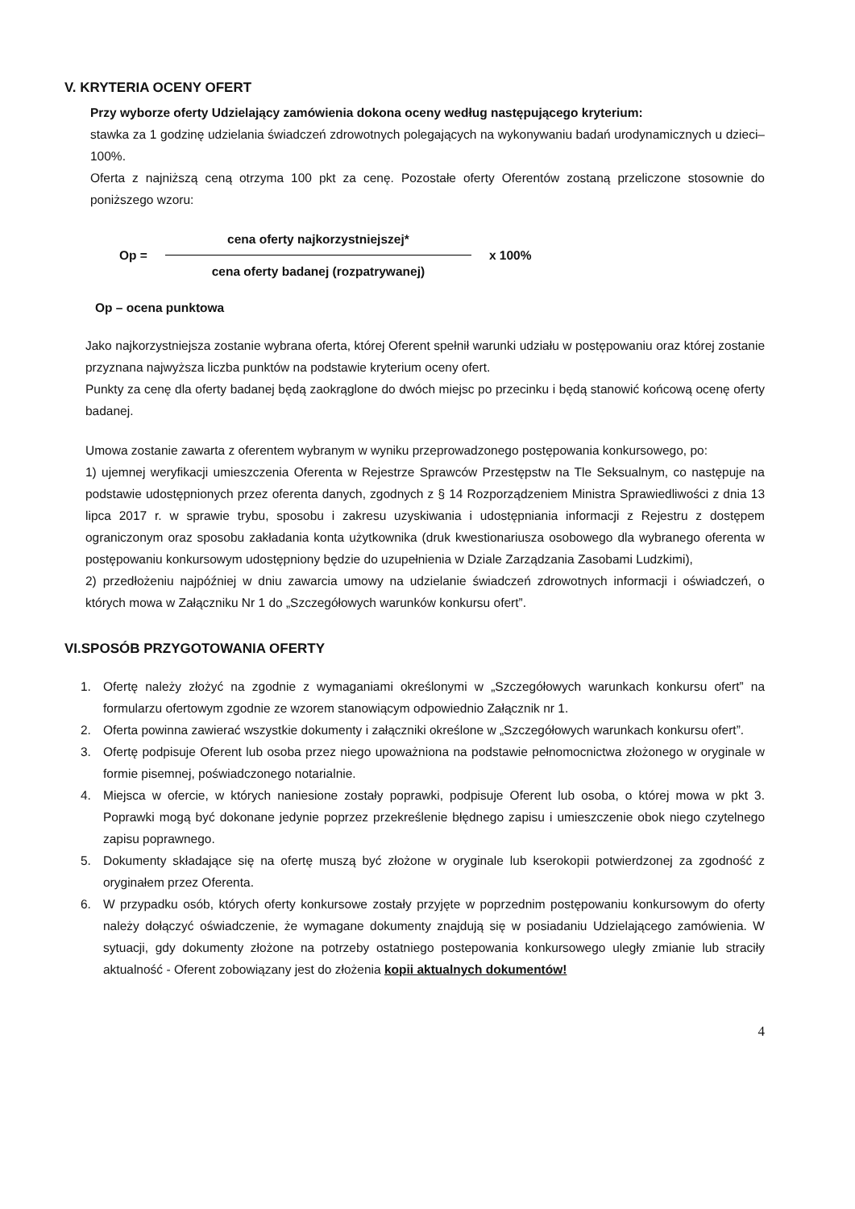V. KRYTERIA OCENY OFERT
Przy wyborze oferty Udzielający zamówienia dokona oceny według następującego kryterium:
stawka za 1 godzinę udzielania świadczeń zdrowotnych polegających na wykonywaniu badań urodynamicznych u dzieci– 100%.
Oferta z najniższą ceną otrzyma 100 pkt za cenę. Pozostałe oferty Oferentów zostaną przeliczone stosownie do poniższego wzoru:
Op =
cena oferty najkorzystniejszej*
cena oferty badanej (rozpatrywanej)
x 100%
Op – ocena punktowa
Jako najkorzystniejsza zostanie wybrana oferta, której Oferent spełnił warunki udziału w postępowaniu oraz której zostanie przyznana najwyższa liczba punktów na podstawie kryterium oceny ofert.
Punkty za cenę dla oferty badanej będą zaokrąglone do dwóch miejsc po przecinku i będą stanowić końcową ocenę oferty badanej.
Umowa zostanie zawarta z oferentem wybranym w wyniku przeprowadzonego postępowania konkursowego, po:
1) ujemnej weryfikacji umieszczenia Oferenta w Rejestrze Sprawców Przestępstw na Tle Seksualnym, co następuje na podstawie udostępnionych przez oferenta danych, zgodnych z § 14 Rozporządzeniem Ministra Sprawiedliwości z dnia 13 lipca 2017 r. w sprawie trybu, sposobu i zakresu uzyskiwania i udostępniania informacji z Rejestru z dostępem ograniczonym oraz sposobu zakładania konta użytkownika (druk kwestionariusza osobowego dla wybranego oferenta w postępowaniu konkursowym udostępniony będzie do uzupełnienia w Dziale Zarządzania Zasobami Ludzkimi),
2) przedłożeniu najpóźniej w dniu zawarcia umowy na udzielanie świadczeń zdrowotnych informacji i oświadczeń, o których mowa w Załączniku Nr 1 do „Szczegółowych warunków konkursu ofert”.
VI.SPOSÓB PRZYGOTOWANIA OFERTY
1. Ofertę należy złożyć na zgodnie z wymaganiami określonymi w „Szczegółowych warunkach konkursu ofert” na formularzu ofertowym zgodnie ze wzorem stanowiącym odpowiednio Załącznik nr 1.
2. Oferta powinna zawierać wszystkie dokumenty i załączniki określone w „Szczegółowych warunkach konkursu ofert”.
3. Ofertę podpisuje Oferent lub osoba przez niego upoważniona na podstawie pełnomocnictwa złożonego w oryginale w formie pisemnej, poświadczonego notarialnie.
4. Miejsca w ofercie, w których naniesione zostały poprawki, podpisuje Oferent lub osoba, o której mowa w pkt 3. Poprawki mogą być dokonane jedynie poprzez przekreślenie błędnego zapisu i umieszczenie obok niego czytelnego zapisu poprawnego.
5. Dokumenty składające się na ofertę muszą być złożone w oryginale lub kserokopii potwierdzonej za zgodność z oryginałem przez Oferenta.
6. W przypadku osób, których oferty konkursowe zostały przyjęte w poprzednim postępowaniu konkursowym do oferty należy dołączyć oświadczenie, że wymagane dokumenty znajdują się w posiadaniu Udzielającego zamówienia. W sytuacji, gdy dokumenty złożone na potrzeby ostatniego postepowania konkursowego uległy zmianie lub straciły aktualność - Oferent zobowiązany jest do złożenia kopii aktualnych dokumentów!
4